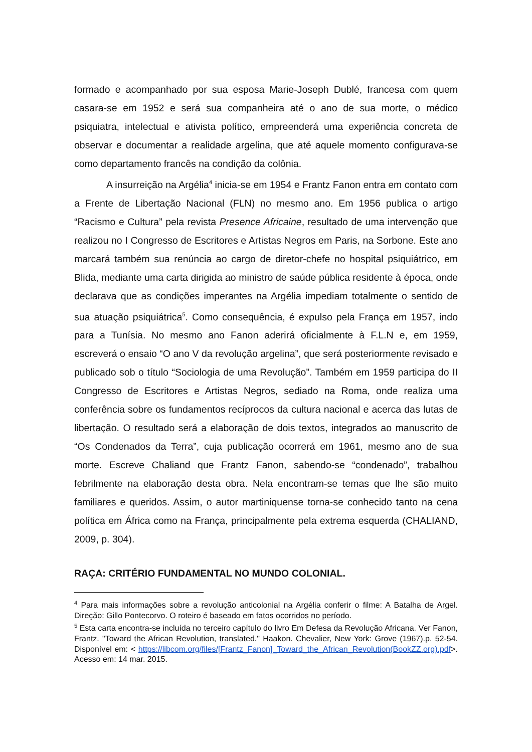formado e acompanhado por sua esposa Marie-Joseph Dublé, francesa com quem casara-se em 1952 e será sua companheira até o ano de sua morte, o médico psiquiatra, intelectual e ativista político, empreenderá uma experiência concreta de observar e documentar a realidade argelina, que até aquele momento configurava-se como departamento francês na condição da colônia.
A insurreição na Argélia<sup>4</sup> inicia-se em 1954 e Frantz Fanon entra em contato com a Frente de Libertação Nacional (FLN) no mesmo ano. Em 1956 publica o artigo “Racismo e Cultura” pela revista Presence Africaine, resultado de uma intervenção que realizou no I Congresso de Escritores e Artistas Negros em Paris, na Sorbone. Este ano marcará também sua renúncia ao cargo de diretor-chefe no hospital psiquiátrico, em Blida, mediante uma carta dirigida ao ministro de saúde pública residente à época, onde declarava que as condições imperantes na Argélia impediam totalmente o sentido de sua atuação psiquiátrica<sup>5</sup>. Como consequência, é expulso pela França em 1957, indo para a Tunísia. No mesmo ano Fanon aderirá oficialmente à F.L.N e, em 1959, escreverá o ensaio “O ano V da revolução argelina”, que será posteriormente revisado e publicado sob o título “Sociologia de uma Revolução”. Também em 1959 participa do II Congresso de Escritores e Artistas Negros, sediado na Roma, onde realiza uma conferência sobre os fundamentos recíprocos da cultura nacional e acerca das lutas de libertação. O resultado será a elaboração de dois textos, integrados ao manuscrito de “Os Condenados da Terra”, cuja publicação ocorrerá em 1961, mesmo ano de sua morte. Escreve Chaliand que Frantz Fanon, sabendo-se “condenado”, trabalhou febrilmente na elaboração desta obra. Nela encontram-se temas que lhe são muito familiares e queridos. Assim, o autor martiniquense torna-se conhecido tanto na cena política em África como na França, principalmente pela extrema esquerda (CHALIAND, 2009, p. 304).
RAÇA: CRITÉRIO FUNDAMENTAL NO MUNDO COLONIAL.
<sup>4</sup> Para mais informações sobre a revolução anticolonial na Argélia conferir o filme: A Batalha de Argel. Direção: Gillo Pontecorvo. O roteiro é baseado em fatos ocorridos no período.
<sup>5</sup> Esta carta encontra-se incluída no terceiro capítulo do livro Em Defesa da Revolução Africana. Ver Fanon, Frantz. "Toward the African Revolution, translated." Haakon. Chevalier, New York: Grove (1967).p. 52-54. Disponível em: < https://libcom.org/files/[Frantz_Fanon]_Toward_the_African_Revolution(BookZZ.org).pdf>. Acesso em: 14 mar. 2015.